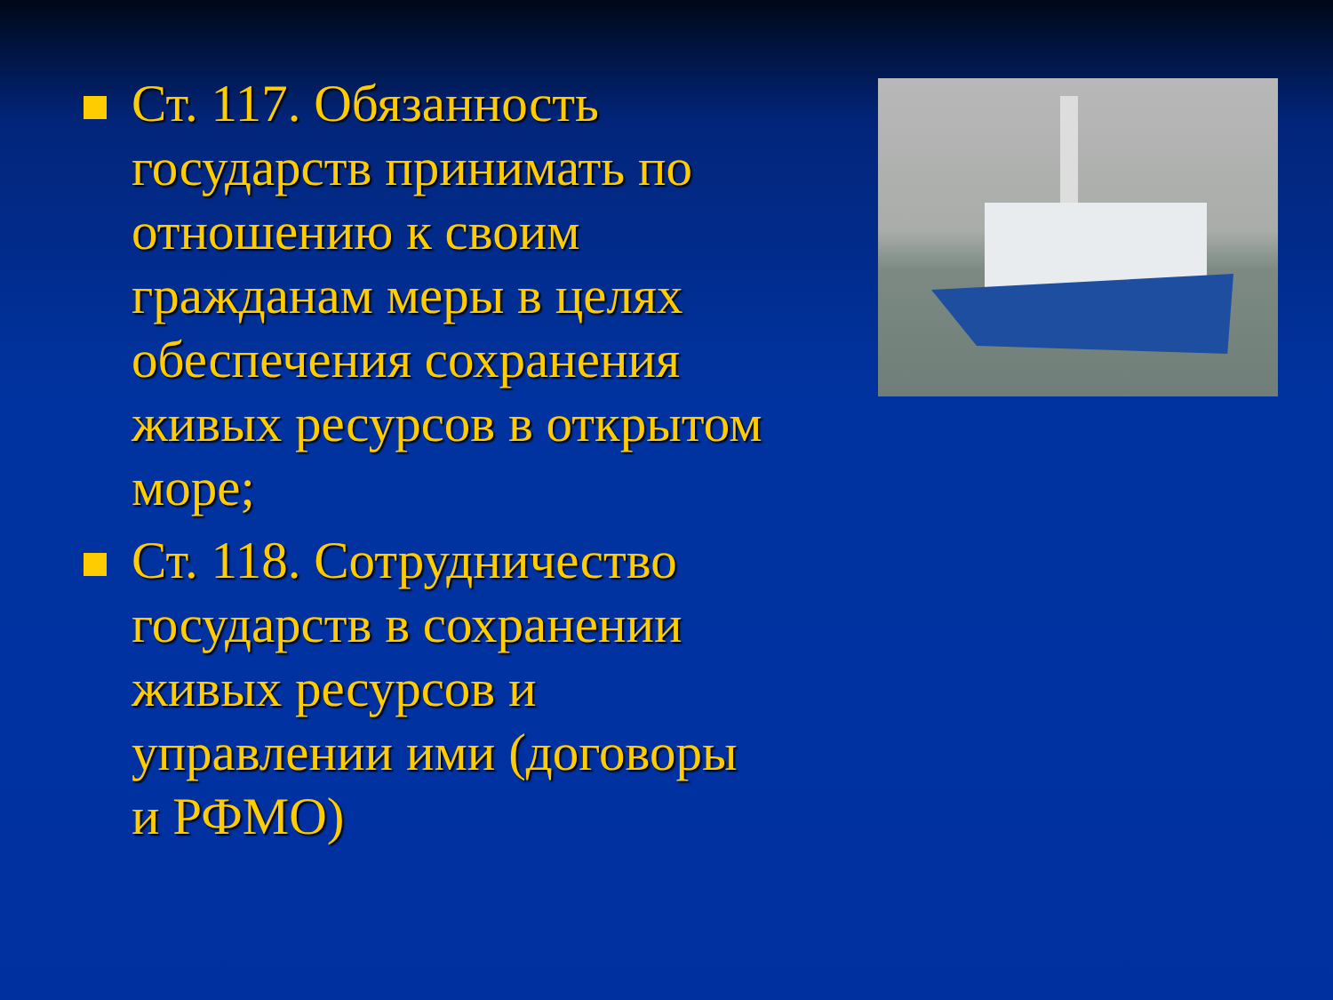Ст. 117. Обязанность государств принимать по отношению к своим гражданам меры в целях обеспечения сохранения живых ресурсов в открытом море;
Ст. 118. Сотрудничество государств в сохранении живых ресурсов и управлении ими (договоры и РФМО)